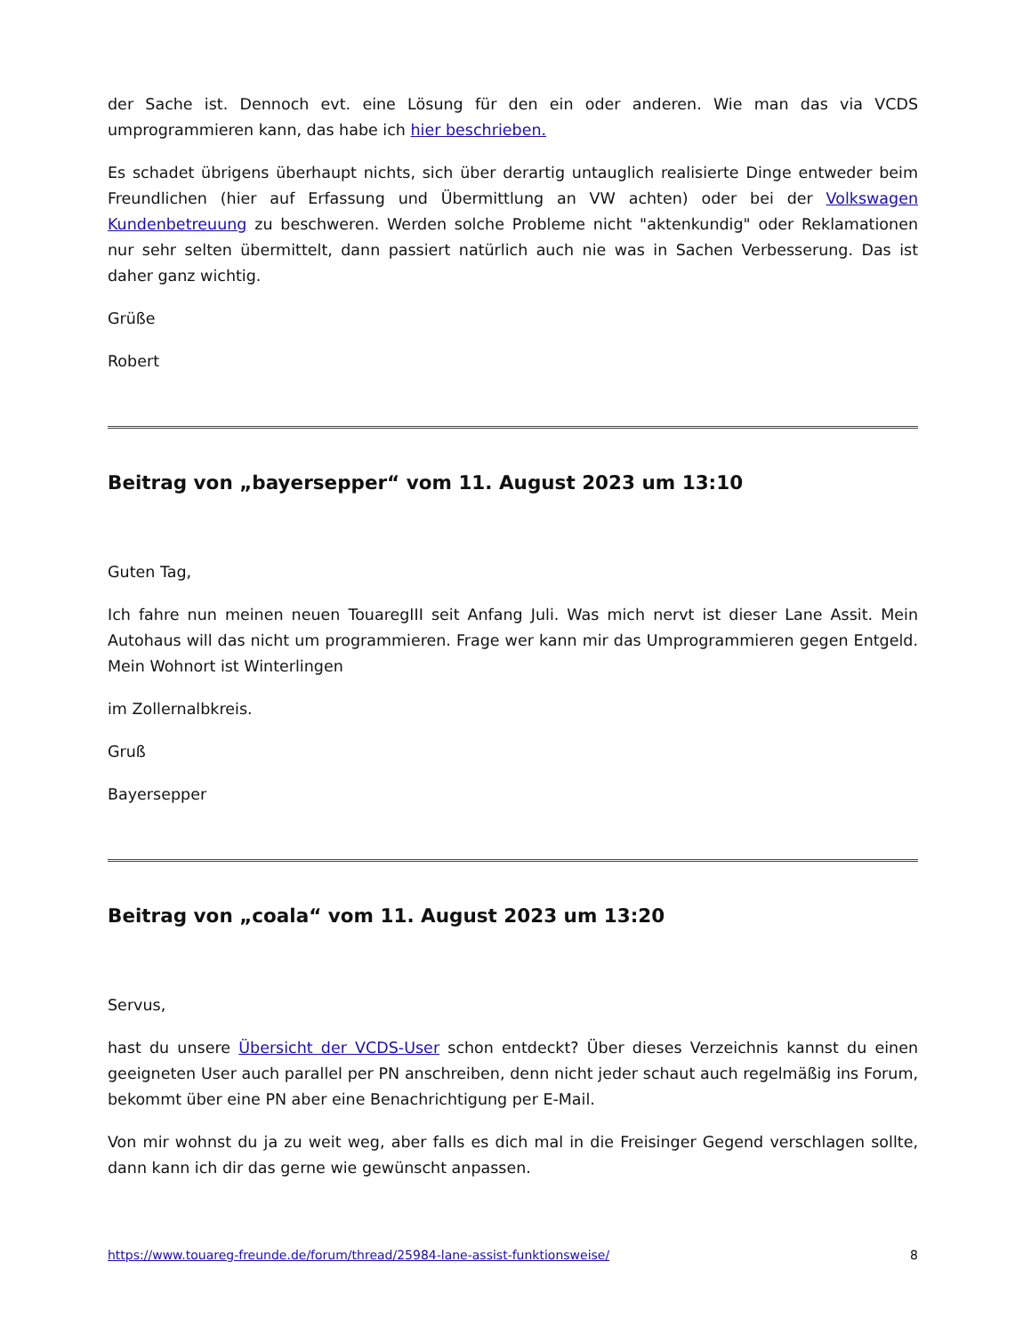der Sache ist. Dennoch evt. eine Lösung für den ein oder anderen. Wie man das via VCDS umprogrammieren kann, das habe ich hier beschrieben.
Es schadet übrigens überhaupt nichts, sich über derartig untauglich realisierte Dinge entweder beim Freundlichen (hier auf Erfassung und Übermittlung an VW achten) oder bei der Volkswagen Kundenbetreuung zu beschweren. Werden solche Probleme nicht "aktenkundig" oder Reklamationen nur sehr selten übermittelt, dann passiert natürlich auch nie was in Sachen Verbesserung. Das ist daher ganz wichtig.
Grüße
Robert
Beitrag von „bayersepper“ vom 11. August 2023 um 13:10
Guten Tag,
Ich fahre nun meinen neuen TouaregIII seit Anfang Juli. Was mich nervt ist dieser Lane Assit. Mein Autohaus will das nicht um programmieren. Frage wer kann mir das Umprogrammieren gegen Entgeld. Mein Wohnort ist Winterlingen
im Zollernalbkreis.
Gruß
Bayersepper
Beitrag von „coala“ vom 11. August 2023 um 13:20
Servus,
hast du unsere Übersicht der VCDS-User schon entdeckt? Über dieses Verzeichnis kannst du einen geeigneten User auch parallel per PN anschreiben, denn nicht jeder schaut auch regelmäßig ins Forum, bekommt über eine PN aber eine Benachrichtigung per E-Mail.
Von mir wohnst du ja zu weit weg, aber falls es dich mal in die Freisinger Gegend verschlagen sollte, dann kann ich dir das gerne wie gewünscht anpassen.
https://www.touareg-freunde.de/forum/thread/25984-lane-assist-funktionsweise/ 8